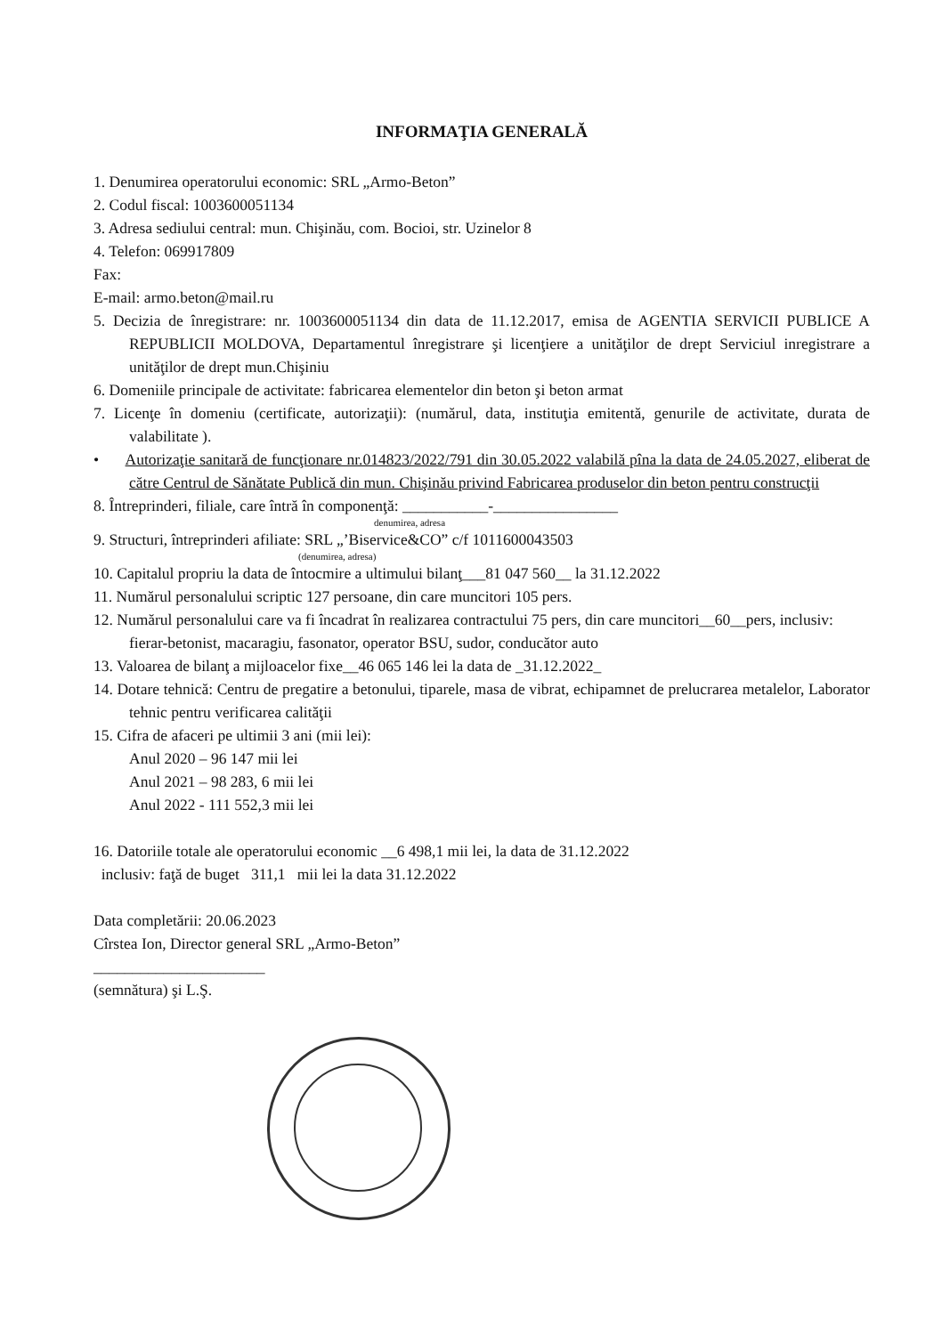INFORMAŢIA GENERALĂ
1. Denumirea operatorului economic: SRL „Armo-Beton”
2. Codul fiscal: 1003600051134
3. Adresa sediului central: mun. Chişinău, com. Bocioi, str. Uzinelor 8
4. Telefon: 069917809
Fax:
E-mail: armo.beton@mail.ru
5. Decizia de înregistrare: nr. 1003600051134 din data de 11.12.2017, emisa de AGENTIA SERVICII PUBLICE A REPUBLICII MOLDOVA, Departamentul înregistrare şi licenţiere a unităţilor de drept Serviciul inregistrare a unităţilor de drept mun.Chişiniu
6. Domeniile principale de activitate: fabricarea elementelor din beton şi beton armat
7. Licenţe în domeniu (certificate, autorizaţii): (numărul, data, instituţia emitentă, genurile de activitate, durata de valabilitate ).
• Autorizaţie sanitară de funcţionare nr.014823/2022/791 din 30.05.2022 valabilă pîna la data de 24.05.2027, eliberat de către Centrul de Sănătate Publică din mun. Chişinău privind Fabricarea produselor din beton pentru construcţii
8. Întreprinderi, filiale, care întră în componenţă: ___________-________________
denumirea, adresa
9. Structuri, întreprinderi afiliate: SRL „’Biservice&CO” c/f 1011600043503
(denumirea, adresa)
10. Capitalul propriu la data de întocmire a ultimului bilanţ___81 047 560__ la 31.12.2022
11. Numărul personalului scriptic 127 persoane, din care muncitori 105 pers.
12. Numărul personalului care va fi încadrat în realizarea contractului 75 pers, din care muncitori__60__pers, inclusiv:
fierar-betonist, macaragiu, fasonator, operator BSU, sudor, conducător auto
13. Valoarea de bilanţ a mijloacelor fixe__46 065 146 lei la data de _31.12.2022_
14. Dotare tehnică: Centru de pregatire a betonului, tiparele, masa de vibrat, echipamnet de prelucrarea metalelor, Laborator tehnic pentru verificarea calităţii
15. Cifra de afaceri pe ultimii 3 ani (mii lei):
Anul 2020 – 96 147 mii lei
Anul 2021 – 98 283, 6 mii lei
Anul 2022 - 111 552,3 mii lei
16. Datoriile totale ale operatorului economic __6 498,1 mii lei, la data de 31.12.2022
inclusiv: faţă de buget 311,1 mii lei la data 31.12.2022
Data completării: 20.06.2023
Cîrstea Ion, Director general SRL „Armo-Beton”
______________________
(semnătura) şi L.Ş.